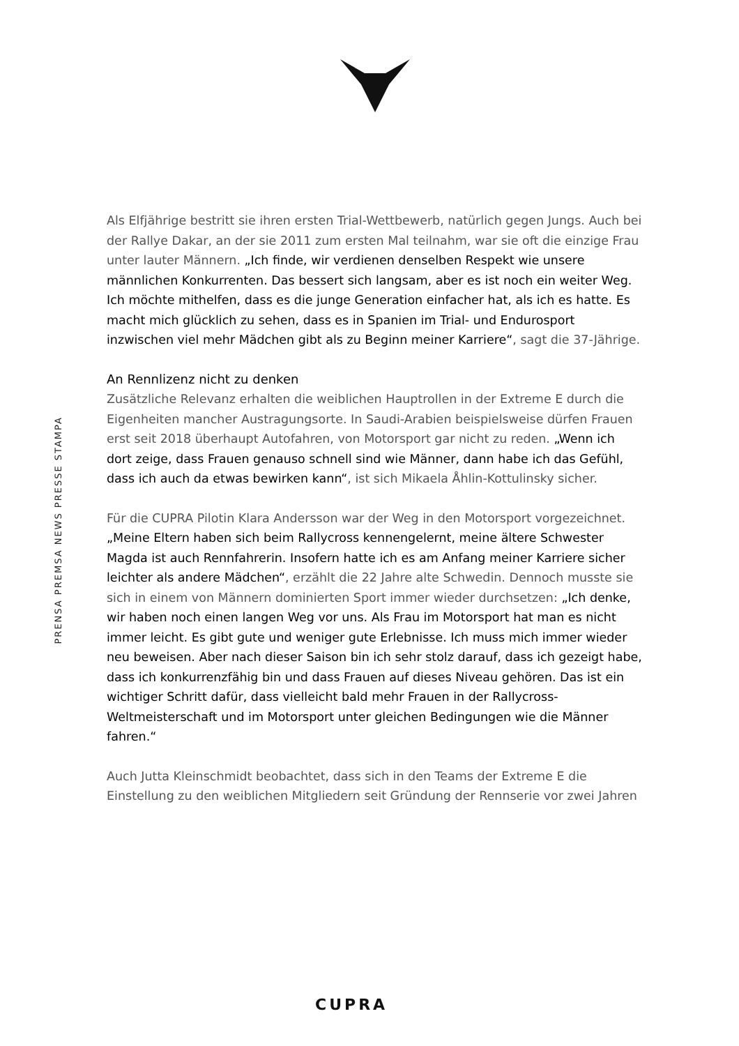PRENSA PREMSA NEWS PRESSE STAMPA
Als Elfjährige bestritt sie ihren ersten Trial-Wettbewerb, natürlich gegen Jungs. Auch bei der Rallye Dakar, an der sie 2011 zum ersten Mal teilnahm, war sie oft die einzige Frau unter lauter Männern. „Ich finde, wir verdienen denselben Respekt wie unsere männlichen Konkurrenten. Das bessert sich langsam, aber es ist noch ein weiter Weg. Ich möchte mithelfen, dass es die junge Generation einfacher hat, als ich es hatte. Es macht mich glücklich zu sehen, dass es in Spanien im Trial- und Endurosport inzwischen viel mehr Mädchen gibt als zu Beginn meiner Karriere“, sagt die 37-Jährige.
An Rennlizenz nicht zu denken
Zusätzliche Relevanz erhalten die weiblichen Hauptrollen in der Extreme E durch die Eigenheiten mancher Austragungsorte. In Saudi-Arabien beispielsweise dürfen Frauen erst seit 2018 überhaupt Autofahren, von Motorsport gar nicht zu reden. „Wenn ich dort zeige, dass Frauen genauso schnell sind wie Männer, dann habe ich das Gefühl, dass ich auch da etwas bewirken kann“, ist sich Mikaela Åhlin-Kottulinsky sicher.
Für die CUPRA Pilotin Klara Andersson war der Weg in den Motorsport vorgezeichnet. „Meine Eltern haben sich beim Rallycross kennengelernt, meine ältere Schwester Magda ist auch Rennfahrerin. Insofern hatte ich es am Anfang meiner Karriere sicher leichter als andere Mädchen“, erzählt die 22 Jahre alte Schwedin. Dennoch musste sie sich in einem von Männern dominierten Sport immer wieder durchsetzen: „Ich denke, wir haben noch einen langen Weg vor uns. Als Frau im Motorsport hat man es nicht immer leicht. Es gibt gute und weniger gute Erlebnisse. Ich muss mich immer wieder neu beweisen. Aber nach dieser Saison bin ich sehr stolz darauf, dass ich gezeigt habe, dass ich konkurrenzfähig bin und dass Frauen auf dieses Niveau gehören. Das ist ein wichtiger Schritt dafür, dass vielleicht bald mehr Frauen in der Rallycross-Weltmeisterschaft und im Motorsport unter gleichen Bedingungen wie die Männer fahren.“
Auch Jutta Kleinschmidt beobachtet, dass sich in den Teams der Extreme E die Einstellung zu den weiblichen Mitgliedern seit Gründung der Rennserie vor zwei Jahren
CUPRA